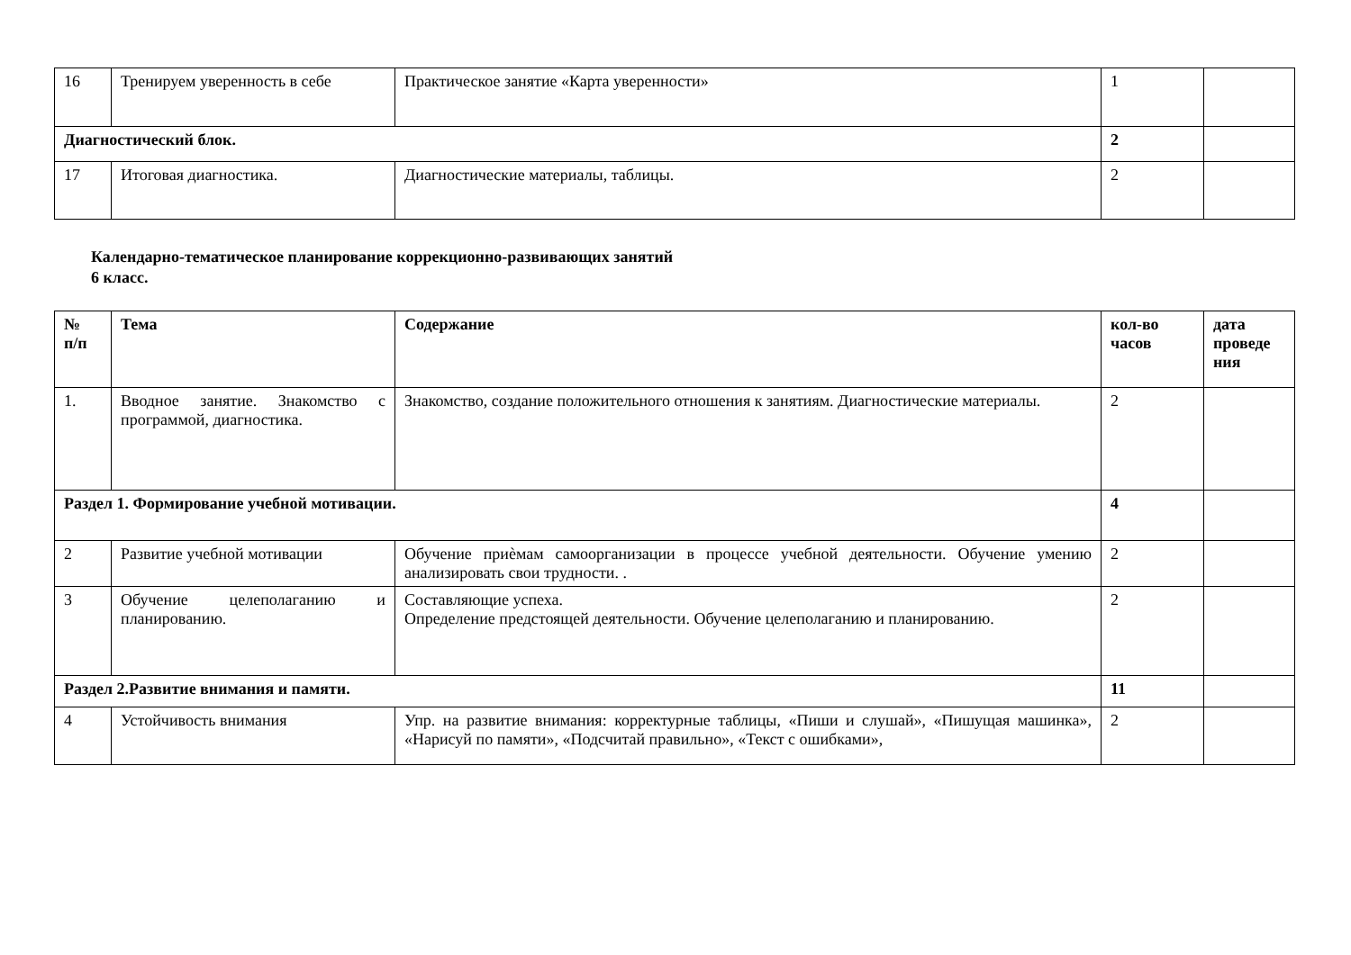| 16 | Тренируем уверенность в себе | Практическое занятие «Карта уверенности» | 1 | |
| Диагностический блок. | | | 2 | |
| 17 | Итоговая диагностика. | Диагностические материалы, таблицы. | 2 | |
Календарно-тематическое планирование коррекционно-развивающих занятий
6 класс.
| № п/п | Тема | Содержание | кол-во часов | дата проведе ния |
| --- | --- | --- | --- | --- |
| 1. | Вводное занятие. Знакомство с программой, диагностика. | Знакомство, создание положительного отношения к занятиям. Диагностические материалы. | 2 | |
| Раздел 1. Формирование учебной мотивации. | | | 4 | |
| 2 | Развитие учебной мотивации | Обучение приѐмам самоорганизации в процессе учебной деятельности. Обучение умению анализировать свои трудности. . | 2 | |
| 3 | Обучение целеполаганию и планированию. | Составляющие успеха. Определение предстоящей деятельности. Обучение целеполаганию и планированию. | 2 | |
| Раздел 2.Развитие внимания и памяти. | | | 11 | |
| 4 | Устойчивость внимания | Упр. на развитие внимания: корректурные таблицы, «Пиши и слушай», «Пишущая машинка», «Нарисуй по памяти», «Подсчитай правильно», «Текст с ошибками», | 2 | |